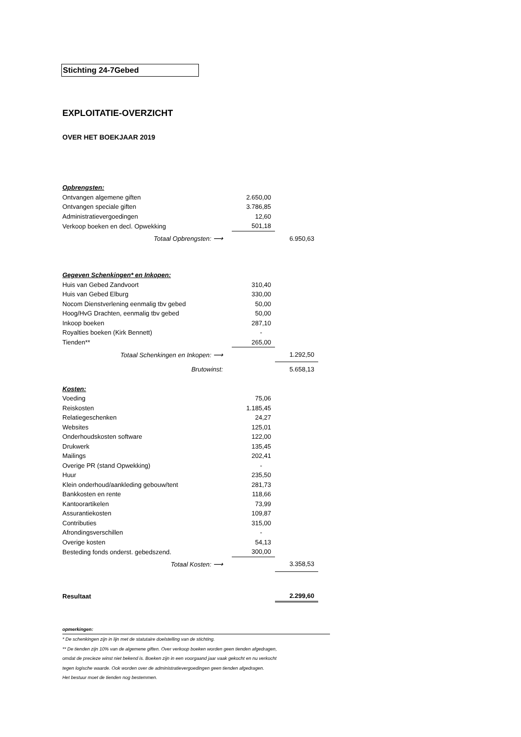Stichting 24-7Gebed
EXPLOITATIE-OVERZICHT
OVER HET BOEKJAAR 2019
| Opbrengsten: | | | |
| Ontvangen algemene giften | | 2.650,00 | |
| Ontvangen speciale giften | | 3.786,85 | |
| Administratievergoedingen | | 12,60 | |
| Verkoop boeken en decl. Opwekking | | 501,18 | |
| Totaal Opbrengsten: ⟶ | | | 6.950,63 |
| Gegeven Schenkingen* en Inkopen: | | | |
| Huis van Gebed Zandvoort | | 310,40 | |
| Huis van Gebed Elburg | | 330,00 | |
| Nocom Dienstverlening eenmalig tbv gebed | | 50,00 | |
| Hoog/HvG Drachten, eenmalig tbv gebed | | 50,00 | |
| Inkoop boeken | | 287,10 | |
| Royalties boeken (Kirk Bennett) | | - | |
| Tienden** | | 265,00 | |
| Totaal Schenkingen en Inkopen: ⟶ | | | 1.292,50 |
| Brutowinst: | | | 5.658,13 |
| Kosten: | | | |
| Voeding | | 75,06 | |
| Reiskosten | | 1.185,45 | |
| Relatiegeschenken | | 24,27 | |
| Websites | | 125,01 | |
| Onderhoudskosten software | | 122,00 | |
| Drukwerk | | 135,45 | |
| Mailings | | 202,41 | |
| Overige PR (stand Opwekking) | | - | |
| Huur | | 235,50 | |
| Klein onderhoud/aankleding gebouw/tent | | 281,73 | |
| Bankkosten en rente | | 118,66 | |
| Kantoorartikelen | | 73,99 | |
| Assurantiekosten | | 109,87 | |
| Contributies | | 315,00 | |
| Afrondingsverschillen | | - | |
| Overige kosten | | 54,13 | |
| Besteding fonds onderst. gebedszend. | | 300,00 | |
| Totaal Kosten: ⟶ | | | 3.358,53 |
| Resultaat | | | 2.299,60 |
opmerkingen:
* De schenkingen zijn in lijn met de statutaire doelstelling van de stichting.
** De tienden zijn 10% van de algemene giften. Over verkoop boeken worden geen tienden afgedragen,
omdat de precieze winst niet bekend is. Boeken zijn in een voorgaand jaar vaak gekocht en nu verkocht
tegen logische waarde. Ook worden over de administratievergoedingen geen tienden afgedragen.
Het bestuur moet de tienden nog bestemmen.